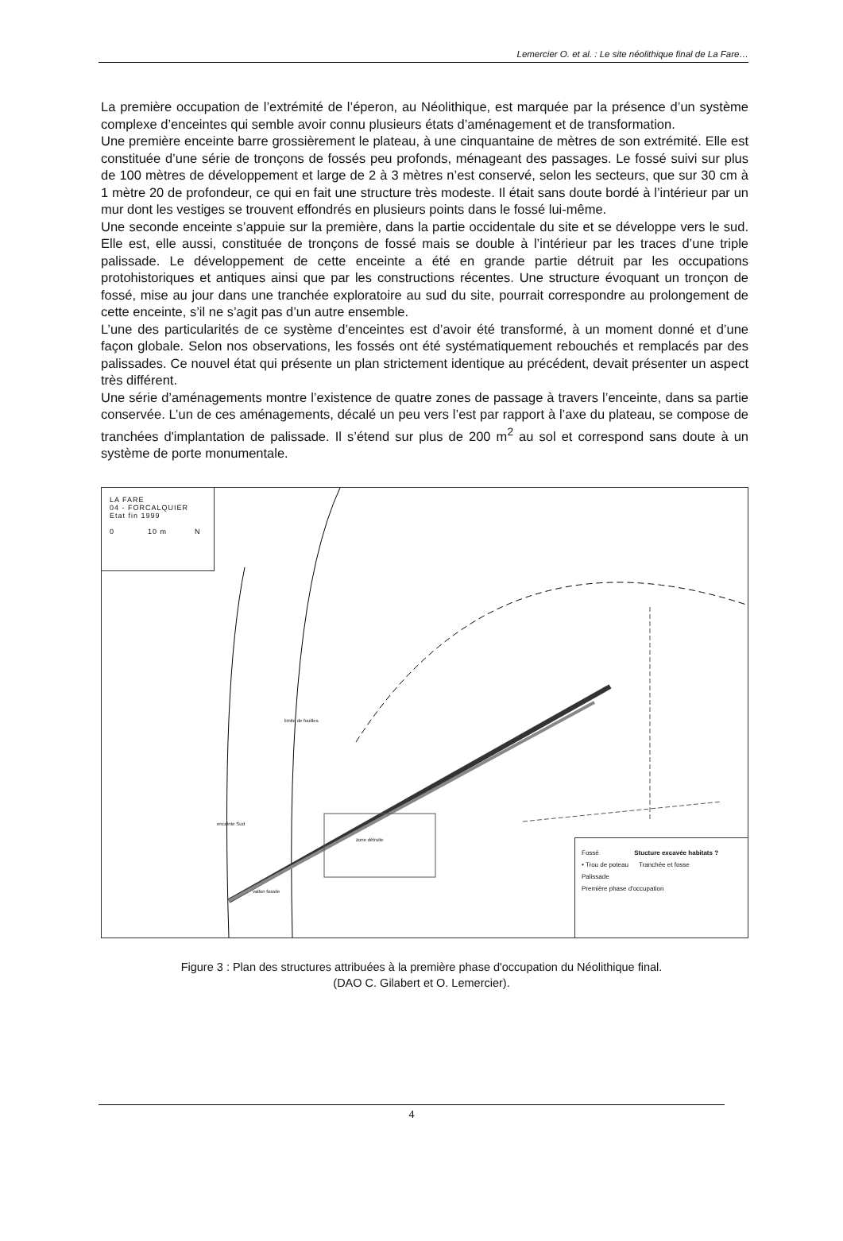Lemercier O. et al. : Le site néolithique final de La Fare…
La première occupation de l’extrémité de l’éperon, au Néolithique, est marquée par la présence d’un système complexe d’enceintes qui semble avoir connu plusieurs états d’aménagement et de transformation.
Une première enceinte barre grossièrement le plateau, à une cinquantaine de mètres de son extrémité. Elle est constituée d’une série de tronçons de fossés peu profonds, ménageant des passages. Le fossé suivi sur plus de 100 mètres de développement et large de 2 à 3 mètres n’est conservé, selon les secteurs, que sur 30 cm à 1 mètre 20 de profondeur, ce qui en fait une structure très modeste. Il était sans doute bordé à l’intérieur par un mur dont les vestiges se trouvent effondrés en plusieurs points dans le fossé lui-même.
Une seconde enceinte s’appuie sur la première, dans la partie occidentale du site et se développe vers le sud. Elle est, elle aussi, constituée de tronçons de fossé mais se double à l’intérieur par les traces d’une triple palissade. Le développement de cette enceinte a été en grande partie détruit par les occupations protohistoriques et antiques ainsi que par les constructions récentes. Une structure évoquant un tronçon de fossé, mise au jour dans une tranchée exploratoire au sud du site, pourrait correspondre au prolongement de cette enceinte, s’il ne s’agit pas d’un autre ensemble.
L’une des particularités de ce système d’enceintes est d’avoir été transformé, à un moment donné et d’une façon globale. Selon nos observations, les fossés ont été systématiquement rebouchés et remplacés par des palissades. Ce nouvel état qui présente un plan strictement identique au précédent, devait présenter un aspect très différent.
Une série d’aménagements montre l’existence de quatre zones de passage à travers l’enceinte, dans sa partie conservée. L’un de ces aménagements, décalé un peu vers l’est par rapport à l’axe du plateau, se compose de tranchées d'implantation de palissade. Il s’étend sur plus de 200 m<sup>2</sup> au sol et correspond sans doute à un système de porte monumentale.
LA FARE
04 - FORCALQUIER
Etat fin 1999
0 10 m N
limite de fouilles
enceinte Sud
zone détruite
vallon fossile
Fossé Stucture excavée habitats ?
• Trou de poteau Tranchée et fosse
Palissade
Première phase d'occupation
Figure 3 : Plan des structures attribuées à la première phase d'occupation du Néolithique final.
(DAO C. Gilabert et O. Lemercier).
4